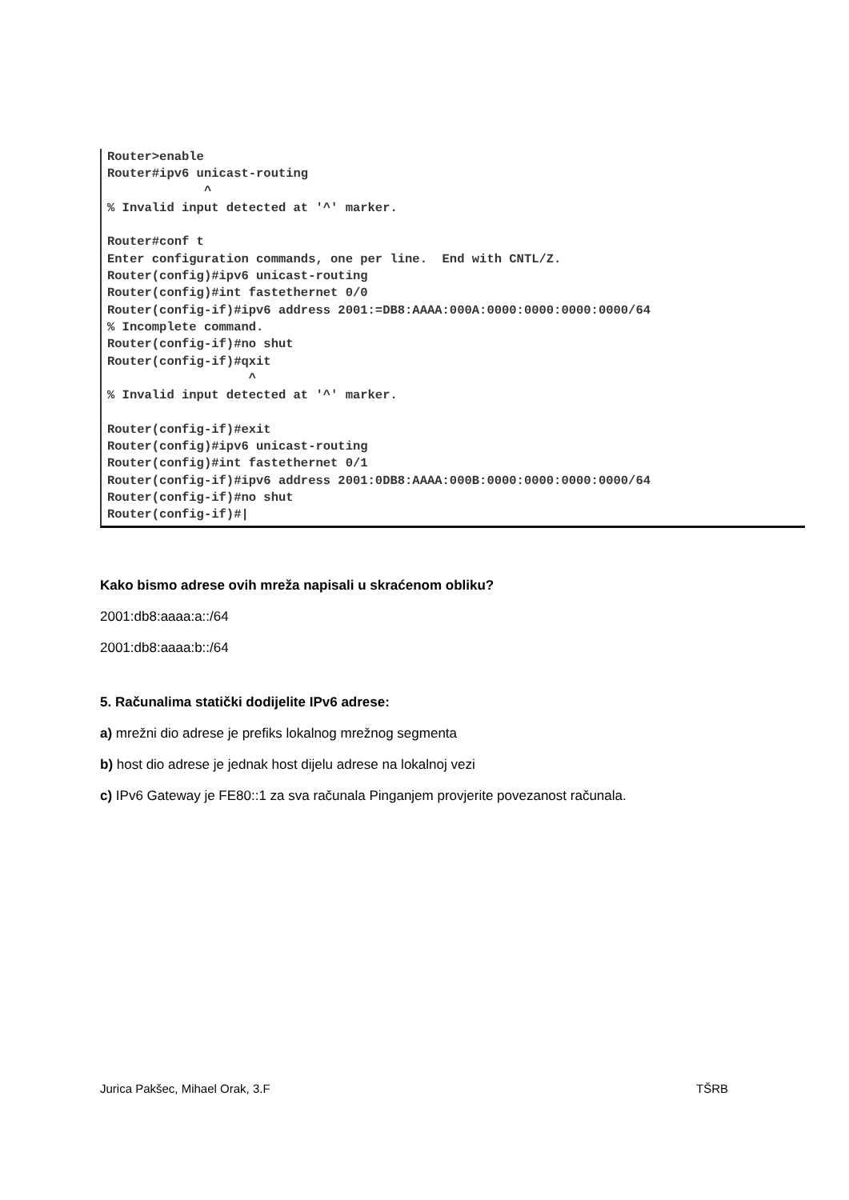Router>enable Router#ipv6 unicast-routing ^ % Invalid input detected at '^' marker. Router#conf t Enter configuration commands, one per line. End with CNTL/Z. Router(config)#ipv6 unicast-routing Router(config)#int fastethernet 0/0 Router(config-if)#ipv6 address 2001:=DB8:AAAA:000A:0000:0000:0000:0000/64 % Incomplete command. Router(config-if)#no shut Router(config-if)#qxit ^ % Invalid input detected at '^' marker. Router(config-if)#exit Router(config)#ipv6 unicast-routing Router(config)#int fastethernet 0/1 Router(config-if)#ipv6 address 2001:0DB8:AAAA:000B:0000:0000:0000:0000/64 Router(config-if)#no shut Router(config-if)#|
Kako bismo adrese ovih mreža napisali u skraćenom obliku?
2001:db8:aaaa:a::/64
2001:db8:aaaa:b::/64
5. Računalima statički dodijelite IPv6 adrese:
a) mrežni dio adrese je prefiks lokalnog mrežnog segmenta
b) host dio adrese je jednak host dijelu adrese na lokalnoj vezi
c) IPv6 Gateway je FE80::1 za sva računala Pinganjem provjerite povezanost računala.
Jurica Pakšec, Mihael Orak, 3.F TŠRB